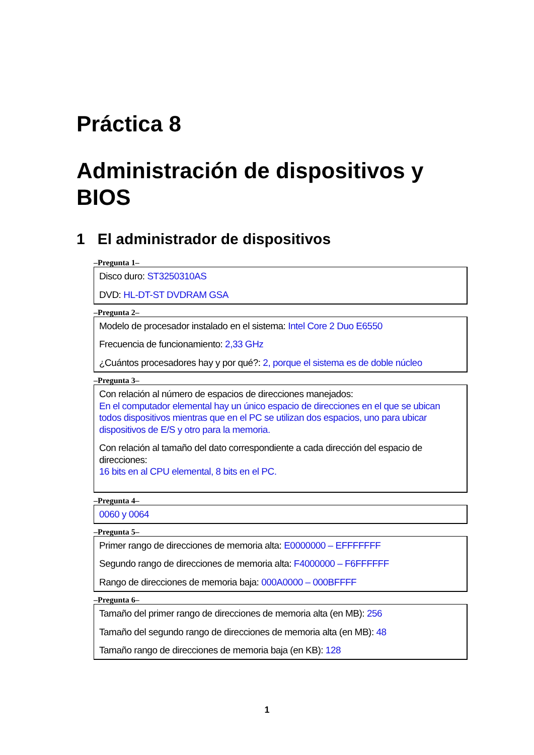Práctica 8
Administración de dispositivos y BIOS
1 El administrador de dispositivos
–Pregunta 1–
Disco duro: ST3250310AS
DVD: HL-DT-ST DVDRAM GSA
–Pregunta 2–
Modelo de procesador instalado en el sistema: Intel Core 2 Duo E6550
Frecuencia de funcionamiento: 2,33 GHz
¿Cuántos procesadores hay y por qué?: 2, porque el sistema es de doble núcleo
–Pregunta 3–
Con relación al número de espacios de direcciones manejados:
En el computador elemental hay un único espacio de direcciones en el que se ubican todos dispositivos mientras que en el PC se utilizan dos espacios, uno para ubicar dispositivos de E/S y otro para la memoria.
Con relación al tamaño del dato correspondiente a cada dirección del espacio de direcciones:
16 bits en al CPU elemental, 8 bits en el PC.
–Pregunta 4–
0060 y 0064
–Pregunta 5–
Primer rango de direcciones de memoria alta: E0000000 – EFFFFFFF
Segundo rango de direcciones de memoria alta: F4000000 – F6FFFFFF
Rango de direcciones de memoria baja: 000A0000 – 000BFFFF
–Pregunta 6–
Tamaño del primer rango de direcciones de memoria alta (en MB): 256
Tamaño del segundo rango de direcciones de memoria alta (en MB): 48
Tamaño rango de direcciones de memoria baja (en KB): 128
1